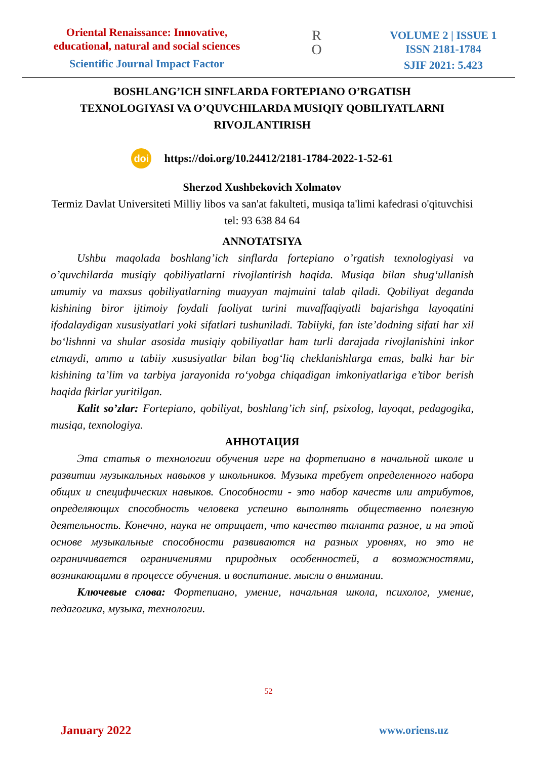Oriental Renaissance: Innovative, educational, natural and social sciences
Scientific Journal Impact Factor
R
O
VOLUME 2 | ISSUE 1
ISSN 2181-1784
SJIF 2021: 5.423
BOSHLANG’ICH SINFLARDA FORTEPIANO O’RGATISH
TEXNOLOGIYASI VA O’QUVCHILARDA MUSIQIY QOBILIYATLARNI
RIVOJLANTIRISH
doi https://doi.org/10.24412/2181-1784-2022-1-52-61
Sherzod Xushbekovich Xolmatov
Termiz Davlat Universiteti Milliy libos va san'at fakulteti, musiqa ta'limi kafedrasi o'qituvchisi
tel: 93 638 84 64
ANNOTATSIYA
Ushbu maqolada boshlang’ich sinflarda fortepiano o’rgatish texnologiyasi va o’quvchilarda musiqiy qobiliyatlarni rivojlantirish haqida. Musiqa bilan shug‘ullanish umumiy va maxsus qobiliyatlarning muayyan majmuini talab qiladi. Qobiliyat deganda kishining biror ijtimoiy foydali faoliyat turini muvaffaqiyatli bajarishga layoqatini ifodalaydigan xususiyatlari yoki sifatlari tushuniladi. Tabiiyki, fan iste’dodning sifati har xil bo‘lishnni va shular asosida musiqiy qobiliyatlar ham turli darajada rivojlanishini inkor etmaydi, ammo u tabiiy xususiyatlar bilan bog‘liq cheklanishlarga emas, balki har bir kishining ta’lim va tarbiya jarayonida ro‘yobga chiqadigan imkoniyatlariga e’tibor berish haqida fkirlar yuritilgan.
Kalit so’zlar: Fortepiano, qobiliyat, boshlang’ich sinf, psixolog, layoqat, pedagogika, musiqa, texnologiya.
АННОТАЦИЯ
Эта статья о технологии обучения игре на фортепиано в начальной школе и развитии музыкальных навыков у школьников. Музыка требует определенного набора общих и специфических навыков. Способности - это набор качеств или атрибутов, определяющих способность человека успешно выполнять общественно полезную деятельность. Конечно, наука не отрицает, что качество таланта разное, и на этой основе музыкальные способности развиваются на разных уровнях, но это не ограничивается ограничениями природных особенностей, а возможностями, возникающими в процессе обучения. и воспитание. мысли о внимании.
Ключевые слова: Фортепиано, умение, начальная школа, психолог, умение, педагогика, музыка, технологии.
52
January 2022 www.oriens.uz